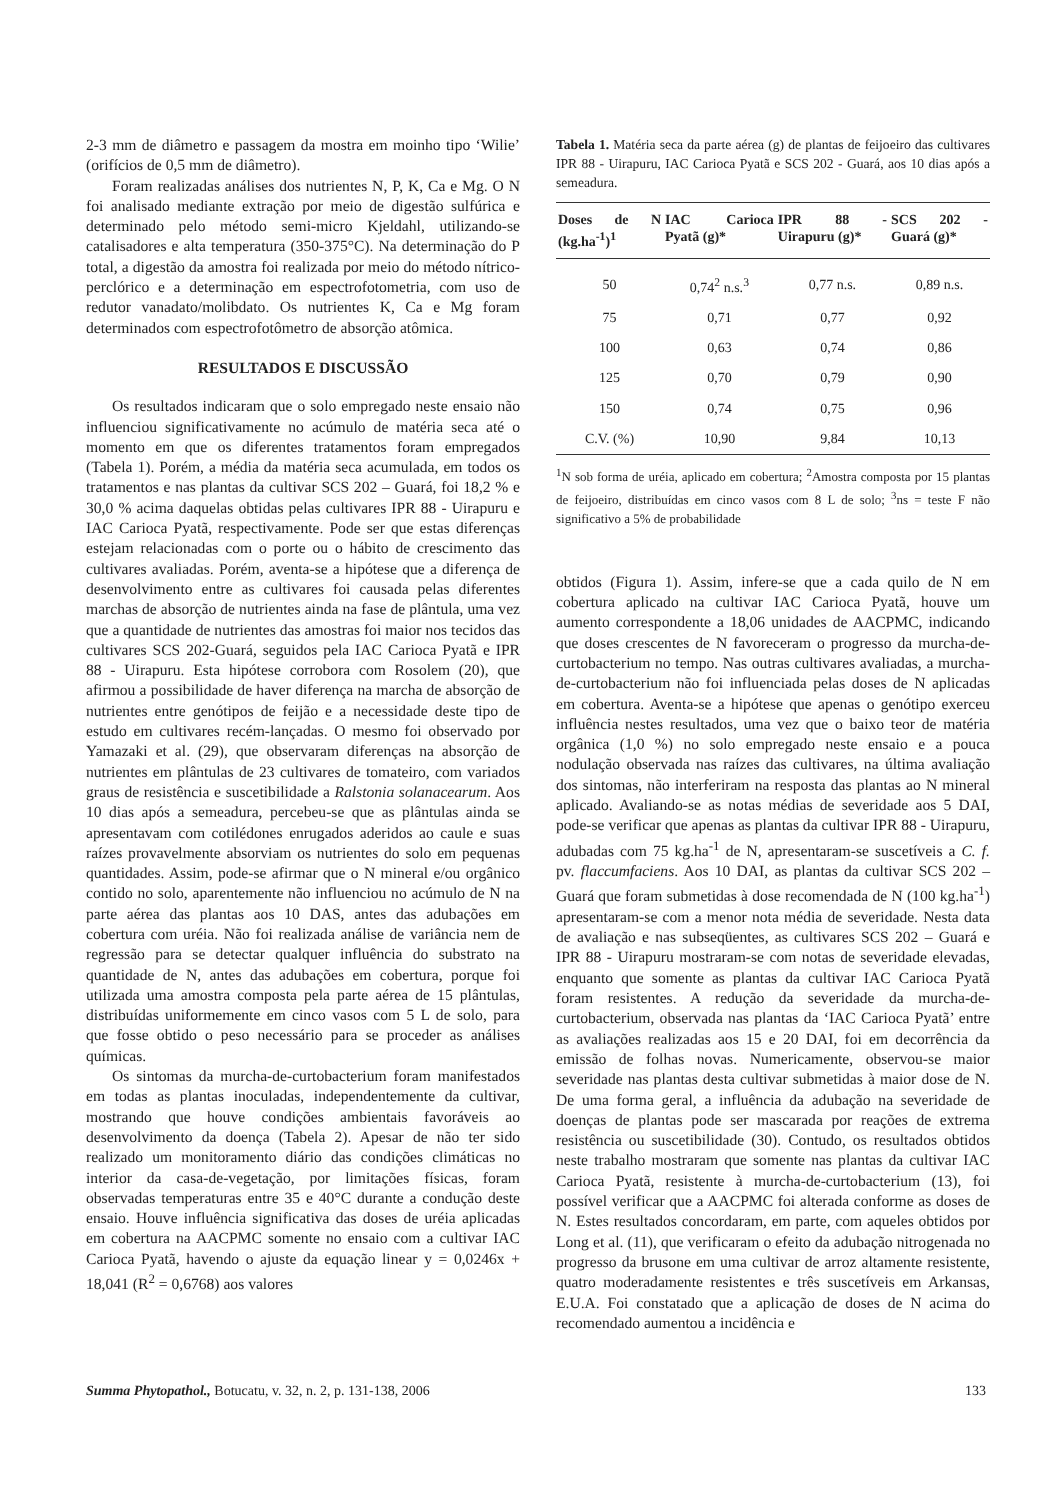2-3 mm de diâmetro e passagem da mostra em moinho tipo ‘Wilie’ (orifícios de 0,5 mm de diâmetro).
Foram realizadas análises dos nutrientes N, P, K, Ca e Mg. O N foi analisado mediante extração por meio de digestão sulfúrica e determinado pelo método semi-micro Kjeldahl, utilizando-se catalisadores e alta temperatura (350-375°C). Na determinação do P total, a digestão da amostra foi realizada por meio do método nítrico-perclórico e a determinação em espectrofotometria, com uso de redutor vanadato/molibdato. Os nutrientes K, Ca e Mg foram determinados com espectrofotômetro de absorção atômica.
RESULTADOS E DISCUSSÃO
Os resultados indicaram que o solo empregado neste ensaio não influenciou significativamente no acúmulo de matéria seca até o momento em que os diferentes tratamentos foram empregados (Tabela 1). Porém, a média da matéria seca acumulada, em todos os tratamentos e nas plantas da cultivar SCS 202 – Guará, foi 18,2 % e 30,0 % acima daquelas obtidas pelas cultivares IPR 88 - Uirapuru e IAC Carioca Pyatã, respectivamente. Pode ser que estas diferenças estejam relacionadas com o porte ou o hábito de crescimento das cultivares avaliadas. Porém, aventa-se a hipótese que a diferença de desenvolvimento entre as cultivares foi causada pelas diferentes marchas de absorção de nutrientes ainda na fase de plântula, uma vez que a quantidade de nutrientes das amostras foi maior nos tecidos das cultivares SCS 202-Guará, seguidos pela IAC Carioca Pyatã e IPR 88 - Uirapuru. Esta hipótese corrobora com Rosolem (20), que afirmou a possibilidade de haver diferença na marcha de absorção de nutrientes entre genótipos de feijão e a necessidade deste tipo de estudo em cultivares recém-lançadas. O mesmo foi observado por Yamazaki et al. (29), que observaram diferenças na absorção de nutrientes em plântulas de 23 cultivares de tomateiro, com variados graus de resistência e suscetibilidade a Ralstonia solanacearum. Aos 10 dias após a semeadura, percebeu-se que as plântulas ainda se apresentavam com cotilédones enrugados aderidos ao caule e suas raízes provavelmente absorviam os nutrientes do solo em pequenas quantidades. Assim, pode-se afirmar que o N mineral e/ou orgânico contido no solo, aparentemente não influenciou no acúmulo de N na parte aérea das plantas aos 10 DAS, antes das adubações em cobertura com uréia. Não foi realizada análise de variância nem de regressão para se detectar qualquer influência do substrato na quantidade de N, antes das adubações em cobertura, porque foi utilizada uma amostra composta pela parte aérea de 15 plântulas, distribuídas uniformemente em cinco vasos com 5 L de solo, para que fosse obtido o peso necessário para se proceder as análises químicas.
Os sintomas da murcha-de-curtobacterium foram manifestados em todas as plantas inoculadas, independentemente da cultivar, mostrando que houve condições ambientais favoráveis ao desenvolvimento da doença (Tabela 2). Apesar de não ter sido realizado um monitoramento diário das condições climáticas no interior da casa-de-vegetação, por limitações físicas, foram observadas temperaturas entre 35 e 40°C durante a condução deste ensaio. Houve influência significativa das doses de uréia aplicadas em cobertura na AACPMC somente no ensaio com a cultivar IAC Carioca Pyatã, havendo o ajuste da equação linear y = 0,0246x + 18,041 (R<sup>2</sup> = 0,6768) aos valores
Tabela 1. Matéria seca da parte aérea (g) de plantas de feijoeiro das cultivares IPR 88 - Uirapuru, IAC Carioca Pyatã e SCS 202 - Guará, aos 10 dias após a semeadura.
| Doses de N (kg.ha<sup>-1</sup>)<sup>1</sup> | IAC Carioca Pyatã (g)* | IPR 88 - Uirapuru (g)* | SCS 202 - Guará (g)* |
| --- | --- | --- | --- |
| 50 | 0,74<sup>2</sup> n.s.<sup>3</sup> | 0,77 n.s. | 0,89 n.s. |
| 75 | 0,71 | 0,77 | 0,92 |
| 100 | 0,63 | 0,74 | 0,86 |
| 125 | 0,70 | 0,79 | 0,90 |
| 150 | 0,74 | 0,75 | 0,96 |
| C.V. (%) | 10,90 | 9,84 | 10,13 |
<sup>1</sup> N sob forma de uréia, aplicado em cobertura; <sup>2</sup>Amostra composta por 15 plantas de feijoeiro, distribuídas em cinco vasos com 8 L de solo; <sup>3</sup>ns = teste F não significativo a 5% de probabilidade
obtidos (Figura 1). Assim, infere-se que a cada quilo de N em cobertura aplicado na cultivar IAC Carioca Pyatã, houve um aumento correspondente a 18,06 unidades de AACPMC, indicando que doses crescentes de N favoreceram o progresso da murcha-de-curtobacterium no tempo. Nas outras cultivares avaliadas, a murcha-de-curtobacterium não foi influenciada pelas doses de N aplicadas em cobertura. Aventa-se a hipótese que apenas o genótipo exerceu influência nestes resultados, uma vez que o baixo teor de matéria orgânica (1,0 %) no solo empregado neste ensaio e a pouca nodulação observada nas raízes das cultivares, na última avaliação dos sintomas, não interferiram na resposta das plantas ao N mineral aplicado. Avaliando-se as notas médias de severidade aos 5 DAI, pode-se verificar que apenas as plantas da cultivar IPR 88 - Uirapuru, adubadas com 75 kg.ha<sup>-1</sup> de N, apresentaram-se suscetíveis a C. f. pv. flaccumfaciens. Aos 10 DAI, as plantas da cultivar SCS 202 – Guará que foram submetidas à dose recomendada de N (100 kg.ha<sup>-1</sup>) apresentaram-se com a menor nota média de severidade. Nesta data de avaliação e nas subseqüentes, as cultivares SCS 202 – Guará e IPR 88 - Uirapuru mostraram-se com notas de severidade elevadas, enquanto que somente as plantas da cultivar IAC Carioca Pyatã foram resistentes. A redução da severidade da murcha-de-curtobacterium, observada nas plantas da ‘IAC Carioca Pyatã’ entre as avaliações realizadas aos 15 e 20 DAI, foi em decorrência da emissão de folhas novas. Numericamente, observou-se maior severidade nas plantas desta cultivar submetidas à maior dose de N. De uma forma geral, a influência da adubação na severidade de doenças de plantas pode ser mascarada por reações de extrema resistência ou suscetibilidade (30). Contudo, os resultados obtidos neste trabalho mostraram que somente nas plantas da cultivar IAC Carioca Pyatã, resistente à murcha-de-curtobacterium (13), foi possível verificar que a AACPMC foi alterada conforme as doses de N. Estes resultados concordaram, em parte, com aqueles obtidos por Long et al. (11), que verificaram o efeito da adubação nitrogenada no progresso da brusone em uma cultivar de arroz altamente resistente, quatro moderadamente resistentes e três suscetíveis em Arkansas, E.U.A. Foi constatado que a aplicação de doses de N acima do recomendado aumentou a incidência e
Summa Phytopathol., Botucatu, v. 32, n. 2, p. 131-138, 2006 133